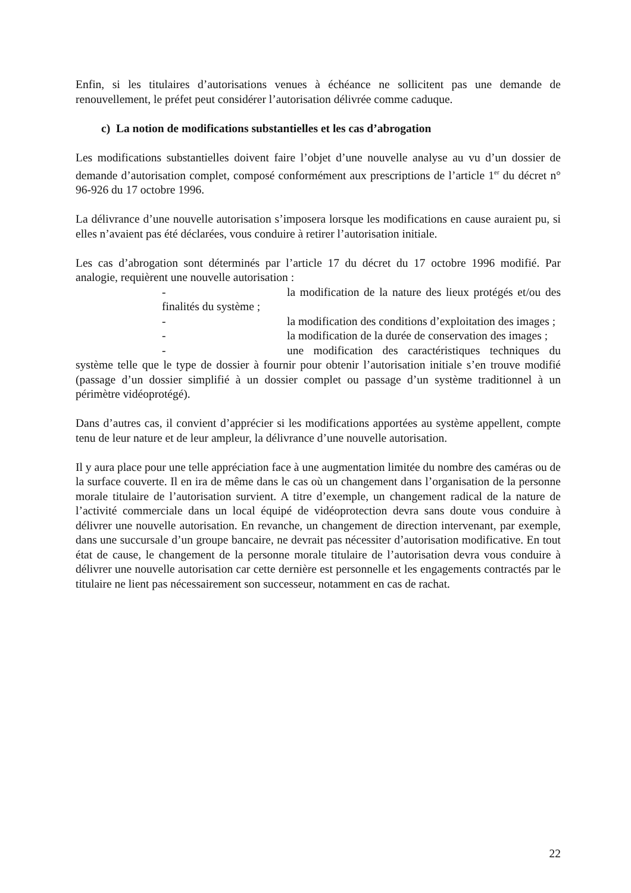Enfin, si les titulaires d’autorisations venues à échéance ne sollicitent pas une demande de renouvellement, le préfet peut considérer l’autorisation délivrée comme caduque.
c) La notion de modifications substantielles et les cas d’abrogation
Les modifications substantielles doivent faire l’objet d’une nouvelle analyse au vu d’un dossier de demande d’autorisation complet, composé conformément aux prescriptions de l’article 1<sup>er</sup> du décret n° 96-926 du 17 octobre 1996.
La délivrance d’une nouvelle autorisation s’imposera lorsque les modifications en cause auraient pu, si elles n’avaient pas été déclarées, vous conduire à retirer l’autorisation initiale.
Les cas d’abrogation sont déterminés par l’article 17 du décret du 17 octobre 1996 modifié. Par analogie, requièrent une nouvelle autorisation :
- la modification de la nature des lieux protégés et/ou des finalités du système ;
- la modification des conditions d’exploitation des images ;
- la modification de la durée de conservation des images ;
- une modification des caractéristiques techniques du système telle que le type de dossier à fournir pour obtenir l’autorisation initiale s’en trouve modifié (passage d’un dossier simplifié à un dossier complet ou passage d’un système traditionnel à un périmètre vidéoprotégé).
Dans d’autres cas, il convient d’apprécier si les modifications apportées au système appellent, compte tenu de leur nature et de leur ampleur, la délivrance d’une nouvelle autorisation.
Il y aura place pour une telle appréciation face à une augmentation limitée du nombre des caméras ou de la surface couverte. Il en ira de même dans le cas où un changement dans l’organisation de la personne morale titulaire de l’autorisation survient. A titre d’exemple, un changement radical de la nature de l’activité commerciale dans un local équipé de vidéoprotection devra sans doute vous conduire à délivrer une nouvelle autorisation. En revanche, un changement de direction intervenant, par exemple, dans une succursale d’un groupe bancaire, ne devrait pas nécessiter d’autorisation modificative. En tout état de cause, le changement de la personne morale titulaire de l’autorisation devra vous conduire à délivrer une nouvelle autorisation car cette dernière est personnelle et les engagements contractés par le titulaire ne lient pas nécessairement son successeur, notamment en cas de rachat.
22